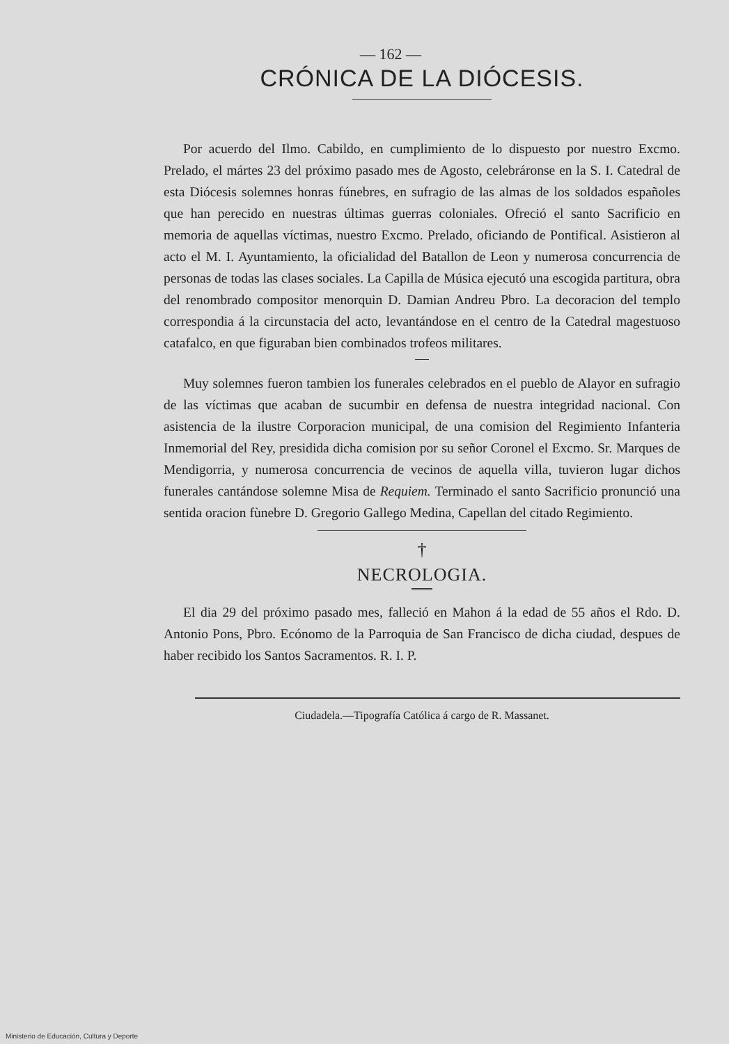— 162 —
CRÓNICA DE LA DIÓCESIS.
Por acuerdo del Ilmo. Cabildo, en cumplimiento de lo dispuesto por nuestro Excmo. Prelado, el mártes 23 del próximo pasado mes de Agosto, celebráronse en la S. I. Catedral de esta Diócesis solemnes honras fúnebres, en sufragio de las almas de los soldados españoles que han perecido en nuestras últimas guerras coloniales. Ofreció el santo Sacrificio en memoria de aquellas víctimas, nuestro Excmo. Prelado, oficiando de Pontifical. Asistieron al acto el M. I. Ayuntamiento, la oficialidad del Batallon de Leon y numerosa concurrencia de personas de todas las clases sociales. La Capilla de Música ejecutó una escogida partitura, obra del renombrado compositor menorquin D. Damian Andreu Pbro. La decoracion del templo correspondia á la circunstacia del acto, levantándose en el centro de la Catedral magestuoso catafalco, en que figuraban bien combinados trofeos militares.
Muy solemnes fueron tambien los funerales celebrados en el pueblo de Alayor en sufragio de las víctimas que acaban de sucumbir en defensa de nuestra integridad nacional. Con asistencia de la ilustre Corporacion municipal, de una comision del Regimiento Infanteria Inmemorial del Rey, presidida dicha comision por su señor Coronel el Excmo. Sr. Marques de Mendigorria, y numerosa concurrencia de vecinos de aquella villa, tuvieron lugar dichos funerales cantándose solemne Misa de Requiem. Terminado el santo Sacrificio pronunció una sentida oracion fùnebre D. Gregorio Gallego Medina, Capellan del citado Regimiento.
†
NECROLOGIA.
El dia 29 del próximo pasado mes, falleció en Mahon á la edad de 55 años el Rdo. D. Antonio Pons, Pbro. Ecónomo de la Parroquia de San Francisco de dicha ciudad, despues de haber recibido los Santos Sacramentos. R. I. P.
Ciudadela.—Tipografía Católica á cargo de R. Massanet.
Ministerio de Educación, Cultura y Deporte